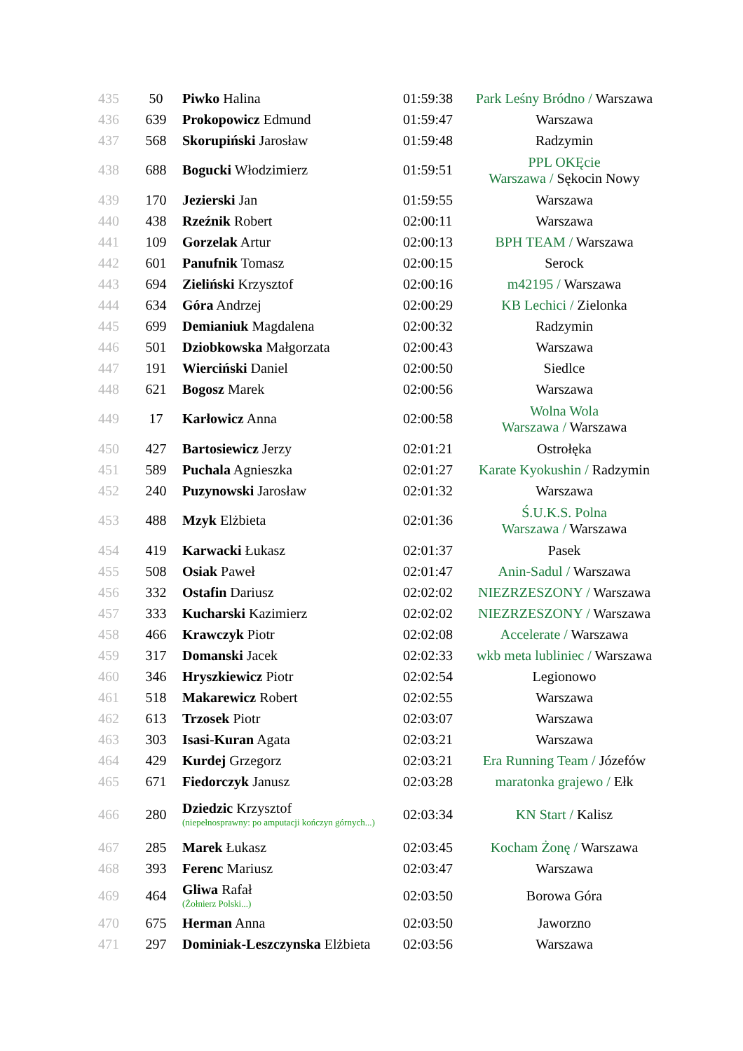| 435 | 50 | Piwko Halina | 01:59:38 | Park Leśny Bródno / Warszawa |
| 436 | 639 | Prokopowicz Edmund | 01:59:47 | Warszawa |
| 437 | 568 | Skorupiński Jarosław | 01:59:48 | Radzymin |
| 438 | 688 | Bogucki Włodzimierz | 01:59:51 | PPL OKĘcie Warszawa / Sękocin Nowy |
| 439 | 170 | Jezierski Jan | 01:59:55 | Warszawa |
| 440 | 438 | Rzeźnik Robert | 02:00:11 | Warszawa |
| 441 | 109 | Gorzelak Artur | 02:00:13 | BPH TEAM / Warszawa |
| 442 | 601 | Panufnik Tomasz | 02:00:15 | Serock |
| 443 | 694 | Zieliński Krzysztof | 02:00:16 | m42195 / Warszawa |
| 444 | 634 | Góra Andrzej | 02:00:29 | KB Lechici / Zielonka |
| 445 | 699 | Demianiuk Magdalena | 02:00:32 | Radzymin |
| 446 | 501 | Dziobkowska Małgorzata | 02:00:43 | Warszawa |
| 447 | 191 | Wierciński Daniel | 02:00:50 | Siedlce |
| 448 | 621 | Bogosz Marek | 02:00:56 | Warszawa |
| 449 | 17 | Karłowicz Anna | 02:00:58 | Wolna Wola Warszawa / Warszawa |
| 450 | 427 | Bartosiewicz Jerzy | 02:01:21 | Ostrołęka |
| 451 | 589 | Puchala Agnieszka | 02:01:27 | Karate Kyokushin / Radzymin |
| 452 | 240 | Puzynowski Jarosław | 02:01:32 | Warszawa |
| 453 | 488 | Mzyk Elżbieta | 02:01:36 | Ś.U.K.S. Polna Warszawa / Warszawa |
| 454 | 419 | Karwacki Łukasz | 02:01:37 | Pasek |
| 455 | 508 | Osiak Paweł | 02:01:47 | Anin-Sadul / Warszawa |
| 456 | 332 | Ostafin Dariusz | 02:02:02 | NIEZRZESZONY / Warszawa |
| 457 | 333 | Kucharski Kazimierz | 02:02:02 | NIEZRZESZONY / Warszawa |
| 458 | 466 | Krawczyk Piotr | 02:02:08 | Accelerate / Warszawa |
| 459 | 317 | Domanski Jacek | 02:02:33 | wkb meta lubliniec / Warszawa |
| 460 | 346 | Hryszkiewicz Piotr | 02:02:54 | Legionowo |
| 461 | 518 | Makarewicz Robert | 02:02:55 | Warszawa |
| 462 | 613 | Trzosek Piotr | 02:03:07 | Warszawa |
| 463 | 303 | Isasi-Kuran Agata | 02:03:21 | Warszawa |
| 464 | 429 | Kurdej Grzegorz | 02:03:21 | Era Running Team / Józefów |
| 465 | 671 | Fiedorczyk Janusz | 02:03:28 | maratonka grajewo / Ełk |
| 466 | 280 | Dziedzic Krzysztof (niepełnosprawny: po amputacji kończyn górnych...) | 02:03:34 | KN Start / Kalisz |
| 467 | 285 | Marek Łukasz | 02:03:45 | Kocham Żonę / Warszawa |
| 468 | 393 | Ferenc Mariusz | 02:03:47 | Warszawa |
| 469 | 464 | Gliwa Rafał (Żołnierz Polski...) | 02:03:50 | Borowa Góra |
| 470 | 675 | Herman Anna | 02:03:50 | Jaworzno |
| 471 | 297 | Dominiak-Leszczynska Elżbieta | 02:03:56 | Warszawa |